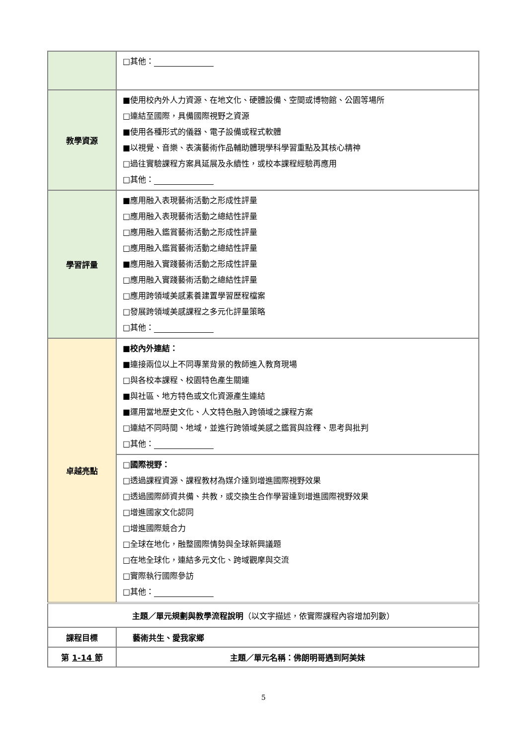| | □其他： |
| 教學資源 | ■使用校內外人力資源、在地文化、硬體設備、空間或博物館、公園等場所 □連結至國際，具備國際視野之資源 ■使用各種形式的儀器、電子設備或程式軟體 ■以視覺、音樂、表演藝術作品輔助體現學科學習重點及其核心精神 □過往實驗課程方案具延展及永續性，或校本課程經驗再應用 □其他： |
| 學習評量 | ■應用融入表現藝術活動之形成性評量 □應用融入表現藝術活動之總結性評量 □應用融入鑑賞藝術活動之形成性評量 □應用融入鑑賞藝術活動之總結性評量 ■應用融入實踐藝術活動之形成性評量 □應用融入實踐藝術活動之總結性評量 □應用跨領域美感素養建置學習歷程檔案 □發展跨領域美感課程之多元化評量策略 □其他： |
| 卓越亮點 | ■校內外連結： ■連接兩位以上不同專業背景的教師進入教育現場 □與各校本課程、校園特色產生關連 ■與社區、地方特色或文化資源產生連結 ■運用當地歷史文化、人文特色融入跨領域之課程方案 □連結不同時間、地域，並進行跨領域美感之鑑賞與詮釋、思考與批判 □其他： |
| | □國際視野： □透過課程資源、課程教材為媒介達到增進國際視野效果 □透過國際師資共備、共教，或交換生合作學習達到增進國際視野效果 □增進國家文化認同 □增進國際競合力 □全球在地化，融整國際情勢與全球新興議題 □在地全球化，連結多元文化、跨域觀摩與交流 □實際執行國際參訪 □其他： |
| 主題／單元規劃與教學流程說明 （以文字描述，依實際課程內容增加列數） | |
| 課程目標 | 藝術共生、愛我家鄉 |
| 第 1-14 節 | 主題／單元名稱：佛朗明哥遇到阿美妹 |
5